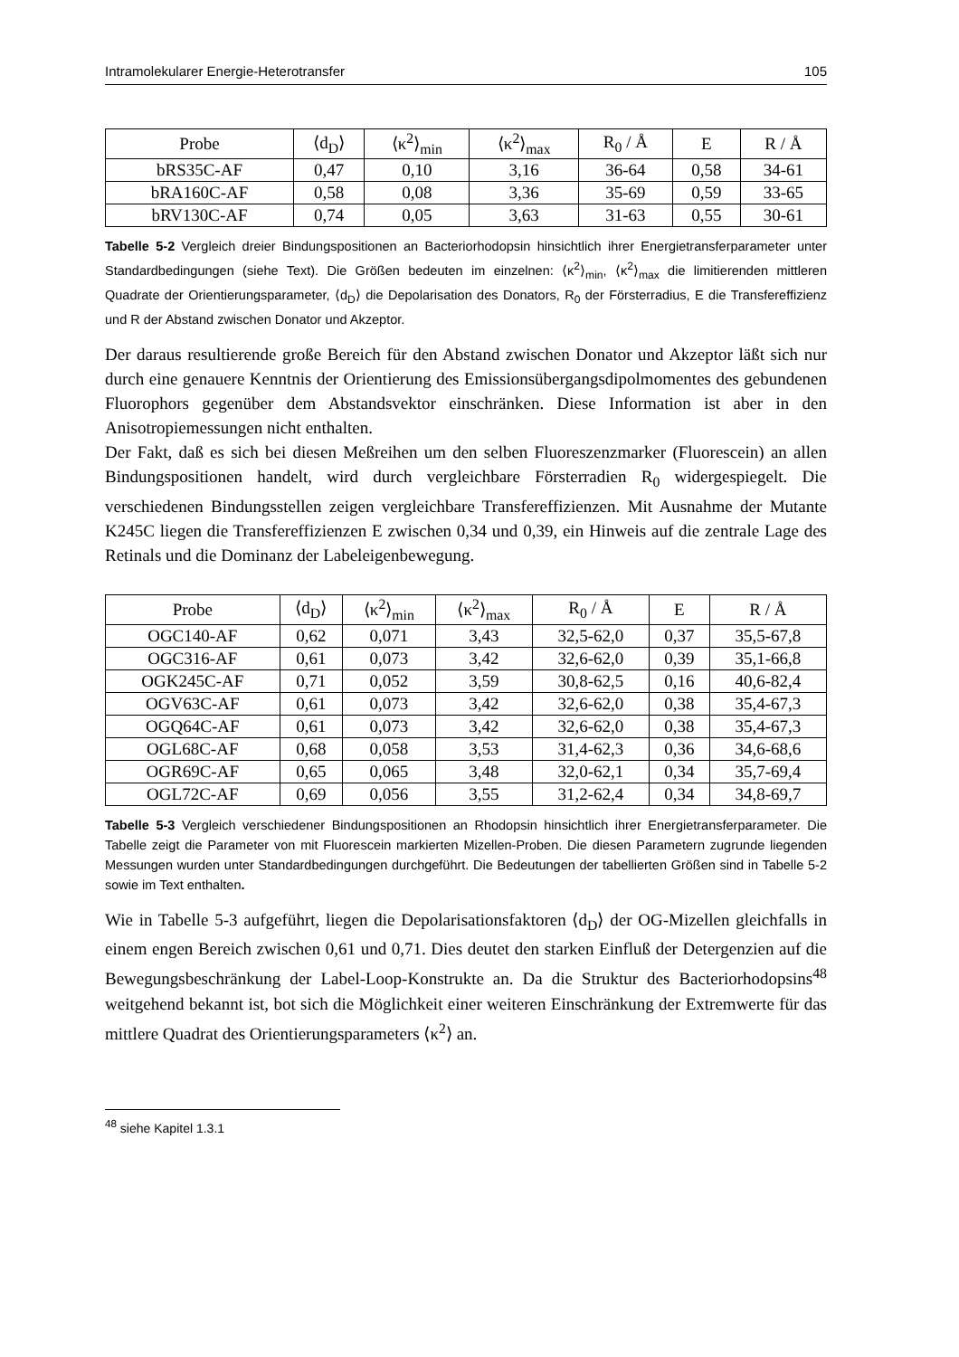Intramolekularer Energie-Heterotransfer 105
| Probe | ⟨d<sub>D</sub>⟩ | ⟨κ<sup>2</sup>⟩<sub>min</sub> | ⟨κ<sup>2</sup>⟩<sub>max</sub> | R<sub>0</sub> / Å | E | R / Å |
| --- | --- | --- | --- | --- | --- | --- |
| bRS35C-AF | 0,47 | 0,10 | 3,16 | 36-64 | 0,58 | 34-61 |
| bRA160C-AF | 0,58 | 0,08 | 3,36 | 35-69 | 0,59 | 33-65 |
| bRV130C-AF | 0,74 | 0,05 | 3,63 | 31-63 | 0,55 | 30-61 |
Tabelle 5-2 Vergleich dreier Bindungspositionen an Bacteriorhodopsin hinsichtlich ihrer Energietransferparameter unter Standardbedingungen (siehe Text). Die Größen bedeuten im einzelnen: ⟨κ<sup>2</sup>⟩<sub>min</sub>, ⟨κ<sup>2</sup>⟩<sub>max</sub> die limitierenden mittleren Quadrate der Orientierungsparameter, ⟨d<sub>D</sub>⟩ die Depolarisation des Donators, R<sub>0</sub> der Försterradius, E die Transfereffizienz und R der Abstand zwischen Donator und Akzeptor.
Der daraus resultierende große Bereich für den Abstand zwischen Donator und Akzeptor läßt sich nur durch eine genauere Kenntnis der Orientierung des Emissionsübergangsdipolmomentes des gebundenen Fluorophors gegenüber dem Abstandsvektor einschränken. Diese Information ist aber in den Anisotropiemessungen nicht enthalten.
Der Fakt, daß es sich bei diesen Meßreihen um den selben Fluoreszenzmarker (Fluorescein) an allen Bindungspositionen handelt, wird durch vergleichbare Försterradien R<sub>0</sub> widergespiegelt. Die verschiedenen Bindungsstellen zeigen vergleichbare Transfereffizienzen. Mit Ausnahme der Mutante K245C liegen die Transfereffizienzen E zwischen 0,34 und 0,39, ein Hinweis auf die zentrale Lage des Retinals und die Dominanz der Labeleigenbewegung.
| Probe | ⟨d<sub>D</sub>⟩ | ⟨κ<sup>2</sup>⟩<sub>min</sub> | ⟨κ<sup>2</sup>⟩<sub>max</sub> | R<sub>0</sub> / Å | E | R / Å |
| --- | --- | --- | --- | --- | --- | --- |
| OGC140-AF | 0,62 | 0,071 | 3,43 | 32,5-62,0 | 0,37 | 35,5-67,8 |
| OGC316-AF | 0,61 | 0,073 | 3,42 | 32,6-62,0 | 0,39 | 35,1-66,8 |
| OGK245C-AF | 0,71 | 0,052 | 3,59 | 30,8-62,5 | 0,16 | 40,6-82,4 |
| OGV63C-AF | 0,61 | 0,073 | 3,42 | 32,6-62,0 | 0,38 | 35,4-67,3 |
| OGQ64C-AF | 0,61 | 0,073 | 3,42 | 32,6-62,0 | 0,38 | 35,4-67,3 |
| OGL68C-AF | 0,68 | 0,058 | 3,53 | 31,4-62,3 | 0,36 | 34,6-68,6 |
| OGR69C-AF | 0,65 | 0,065 | 3,48 | 32,0-62,1 | 0,34 | 35,7-69,4 |
| OGL72C-AF | 0,69 | 0,056 | 3,55 | 31,2-62,4 | 0,34 | 34,8-69,7 |
Tabelle 5-3 Vergleich verschiedener Bindungspositionen an Rhodopsin hinsichtlich ihrer Energietransferparameter. Die Tabelle zeigt die Parameter von mit Fluorescein markierten Mizellen-Proben. Die diesen Parametern zugrunde liegenden Messungen wurden unter Standardbedingungen durchgeführt. Die Bedeutungen der tabellierten Größen sind in Tabelle 5-2 sowie im Text enthalten.
Wie in Tabelle 5-3 aufgeführt, liegen die Depolarisationsfaktoren ⟨d<sub>D</sub>⟩ der OG-Mizellen gleichfalls in einem engen Bereich zwischen 0,61 und 0,71. Dies deutet den starken Einfluß der Detergenzien auf die Bewegungsbeschränkung der Label-Loop-Konstrukte an. Da die Struktur des Bacteriorhodopsins<sup>48</sup> weitgehend bekannt ist, bot sich die Möglichkeit einer weiteren Einschränkung der Extremwerte für das mittlere Quadrat des Orientierungsparameters ⟨κ<sup>2</sup>⟩ an.
<sup>48</sup> siehe Kapitel 1.3.1